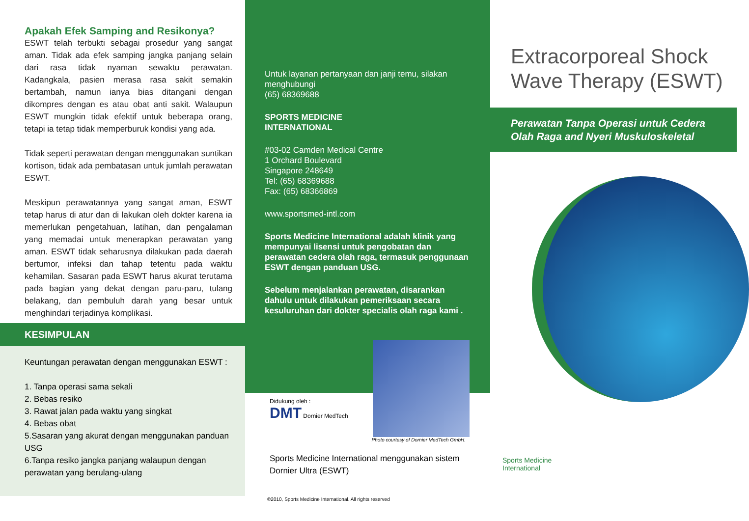Apakah Efek Samping and Resikonya?
ESWT telah terbukti sebagai prosedur yang sangat aman. Tidak ada efek samping jangka panjang selain dari rasa tidak nyaman sewaktu perawatan. Kadangkala, pasien merasa rasa sakit semakin bertambah, namun ianya bias ditangani dengan dikompres dengan es atau obat anti sakit. Walaupun ESWT mungkin tidak efektif untuk beberapa orang, tetapi ia tetap tidak memperburuk kondisi yang ada.
Tidak seperti perawatan dengan menggunakan suntikan kortison, tidak ada pembatasan untuk jumlah perawatan ESWT.
Meskipun perawatannya yang sangat aman, ESWT tetap harus di atur dan di lakukan oleh dokter karena ia memerlukan pengetahuan, latihan, dan pengalaman yang memadai untuk menerapkan perawatan yang aman. ESWT tidak seharusnya dilakukan pada daerah bertumor, infeksi dan tahap tetentu pada waktu kehamilan. Sasaran pada ESWT harus akurat terutama pada bagian yang dekat dengan paru-paru, tulang belakang, dan pembuluh darah yang besar untuk menghindari terjadinya komplikasi.
KESIMPULAN
Keuntungan perawatan dengan menggunakan ESWT :
1. Tanpa operasi sama sekali
2. Bebas resiko
3. Rawat jalan pada waktu yang singkat
4. Bebas obat
5.Sasaran yang akurat dengan menggunakan panduan USG
6.Tanpa resiko jangka panjang walaupun dengan perawatan yang berulang-ulang
Untuk layanan pertanyaan dan janji temu, silakan menghubungi
(65) 68369688
SPORTS MEDICINE
INTERNATIONAL
#03-02 Camden Medical Centre
1 Orchard Boulevard
Singapore 248649
Tel: (65) 68369688
Fax: (65) 68366869
www.sportsmed-intl.com
Sports Medicine International adalah klinik yang mempunyai lisensi untuk pengobatan dan perawatan cedera olah raga, termasuk penggunaan ESWT dengan panduan USG.
Sebelum menjalankan perawatan, disarankan dahulu untuk dilakukan pemeriksaan secara kesuluruhan dari dokter specialis olah raga kami .
Didukung oleh :
DMT Dornier MedTech Photo courtesy of Dornier MedTech GmbH.
Sports Medicine International menggunakan sistem Dornier Ultra (ESWT)
©2010, Sports Medicine International. All rights reserved
Extracorporeal Shock Wave Therapy (ESWT)
Perawatan Tanpa Operasi untuk Cedera Olah Raga and Nyeri Muskuloskeletal
Sports Medicine
International